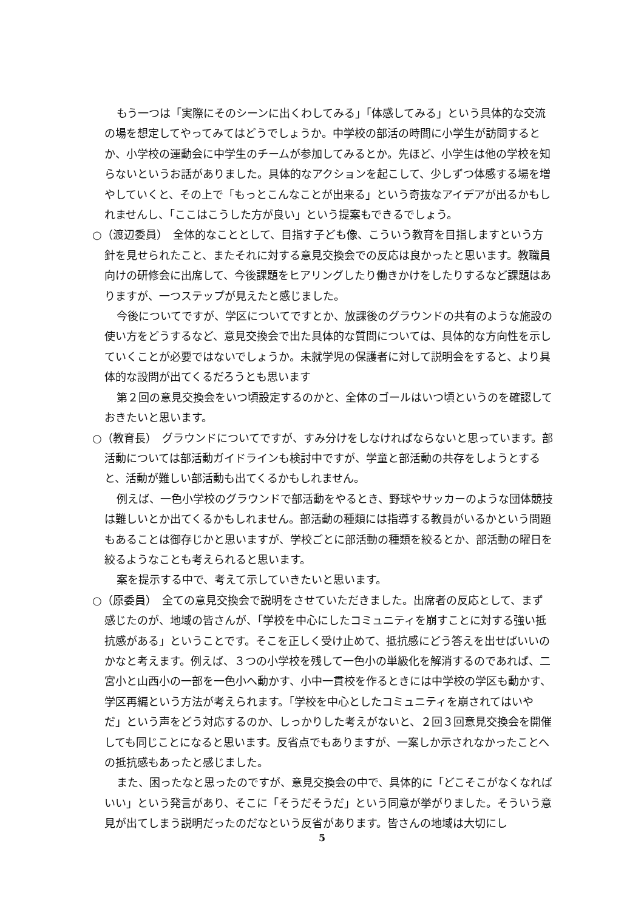もう一つは「実際にそのシーンに出くわしてみる」「体感してみる」という具体的な交流の場を想定してやってみてはどうでしょうか。中学校の部活の時間に小学生が訪問するとか、小学校の運動会に中学生のチームが参加してみるとか。先ほど、小学生は他の学校を知らないというお話がありました。具体的なアクションを起こして、少しずつ体感する場を増やしていくと、その上で「もっとこんなことが出来る」という奇抜なアイデアが出るかもしれませんし、「ここはこうした方が良い」という提案もできるでしょう。
○（渡辺委員）　全体的なこととして、目指す子ども像、こういう教育を目指しますという方針を見せられたこと、またそれに対する意見交換会での反応は良かったと思います。教職員向けの研修会に出席して、今後課題をヒアリングしたり働きかけをしたりするなど課題はありますが、一つステップが見えたと感じました。
今後についてですが、学区についてですとか、放課後のグラウンドの共有のような施設の使い方をどうするなど、意見交換会で出た具体的な質問については、具体的な方向性を示していくことが必要ではないでしょうか。未就学児の保護者に対して説明会をすると、より具体的な設問が出てくるだろうとも思います
第２回の意見交換会をいつ頃設定するのかと、全体のゴールはいつ頃というのを確認しておきたいと思います。
○（教育長）　グラウンドについてですが、すみ分けをしなければならないと思っています。部活動については部活動ガイドラインも検討中ですが、学童と部活動の共存をしようとすると、活動が難しい部活動も出てくるかもしれません。
例えば、一色小学校のグラウンドで部活動をやるとき、野球やサッカーのような団体競技は難しいとか出てくるかもしれません。部活動の種類には指導する教員がいるかという問題もあることは御存じかと思いますが、学校ごとに部活動の種類を絞るとか、部活動の曜日を絞るようなことも考えられると思います。
案を提示する中で、考えて示していきたいと思います。
○（原委員）　全ての意見交換会で説明をさせていただきました。出席者の反応として、まず感じたのが、地域の皆さんが、「学校を中心にしたコミュニティを崩すことに対する強い抵抗感がある」ということです。そこを正しく受け止めて、抵抗感にどう答えを出せばいいのかなと考えます。例えば、３つの小学校を残して一色小の単級化を解消するのであれば、二宮小と山西小の一部を一色小へ動かす、小中一貫校を作るときには中学校の学区も動かす、学区再編という方法が考えられます。「学校を中心としたコミュニティを崩されてはいやだ」という声をどう対応するのか、しっかりした考えがないと、２回３回意見交換会を開催しても同じことになると思います。反省点でもありますが、一案しか示されなかったことへの抵抗感もあったと感じました。
また、困ったなと思ったのですが、意見交換会の中で、具体的に「どこそこがなくなればいい」という発言があり、そこに「そうだそうだ」という同意が挙がりました。そういう意見が出てしまう説明だったのだなという反省があります。皆さんの地域は大切にし
5